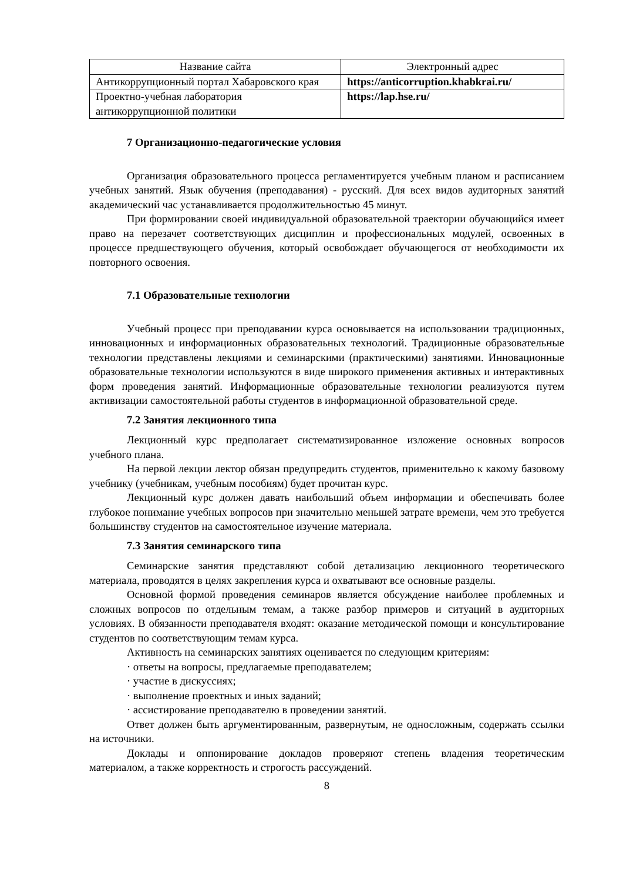| Название сайта | Электронный адрес |
| --- | --- |
| Антикоррупционный портал Хабаровского края | https://anticorruption.khabkrai.ru/ |
| Проектно-учебная лаборатория антикоррупционной политики | https://lap.hse.ru/ |
7 Организационно-педагогические условия
Организация образовательного процесса регламентируется учебным планом и расписанием учебных занятий. Язык обучения (преподавания) - русский. Для всех видов аудиторных занятий академический час устанавливается продолжительностью 45 минут.
При формировании своей индивидуальной образовательной траектории обучающийся имеет право на перезачет соответствующих дисциплин и профессиональных модулей, освоенных в процессе предшествующего обучения, который освобождает обучающегося от необходимости их повторного освоения.
7.1 Образовательные технологии
Учебный процесс при преподавании курса основывается на использовании традиционных, инновационных и информационных образовательных технологий. Традиционные образовательные технологии представлены лекциями и семинарскими (практическими) занятиями. Инновационные образовательные технологии используются в виде широкого применения активных и интерактивных форм проведения занятий. Информационные образовательные технологии реализуются путем активизации самостоятельной работы студентов в информационной образовательной среде.
7.2 Занятия лекционного типа
Лекционный курс предполагает систематизированное изложение основных вопросов учебного плана.
На первой лекции лектор обязан предупредить студентов, применительно к какому базовому учебнику (учебникам, учебным пособиям) будет прочитан курс.
Лекционный курс должен давать наибольший объем информации и обеспечивать более глубокое понимание учебных вопросов при значительно меньшей затрате времени, чем это требуется большинству студентов на самостоятельное изучение материала.
7.3 Занятия семинарского типа
Семинарские занятия представляют собой детализацию лекционного теоретического материала, проводятся в целях закрепления курса и охватывают все основные разделы.
Основной формой проведения семинаров является обсуждение наиболее проблемных и сложных вопросов по отдельным темам, а также разбор примеров и ситуаций в аудиторных условиях. В обязанности преподавателя входят: оказание методической помощи и консультирование студентов по соответствующим темам курса.
Активность на семинарских занятиях оценивается по следующим критериям:
· ответы на вопросы, предлагаемые преподавателем;
· участие в дискуссиях;
· выполнение проектных и иных заданий;
· ассистирование преподавателю в проведении занятий.
Ответ должен быть аргументированным, развернутым, не односложным, содержать ссылки на источники.
Доклады и оппонирование докладов проверяют степень владения теоретическим материалом, а также корректность и строгость рассуждений.
8